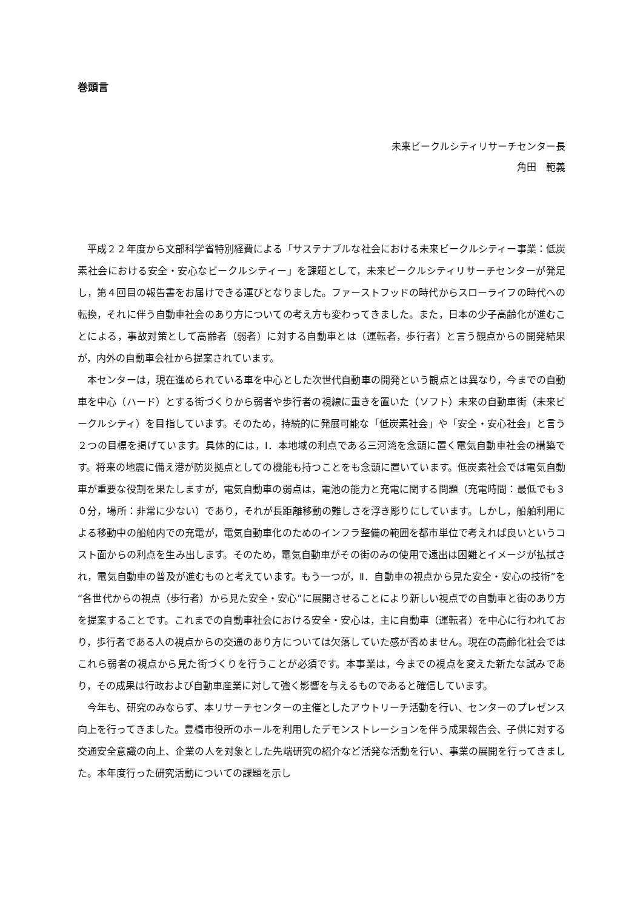巻頭言
未来ビークルシティリサーチセンター長
角田　範義
平成２２年度から文部科学省特別経費による「サステナブルな社会における未来ビークルシティー事業：低炭素社会における安全・安心なビークルシティー」を課題として，未来ビークルシティリサーチセンターが発足し，第４回目の報告書をお届けできる運びとなりました。ファーストフッドの時代からスローライフの時代への転換，それに伴う自動車社会のあり方についての考え方も変わってきました。また，日本の少子高齢化が進むことによる，事故対策として高齢者（弱者）に対する自動車とは（運転者，歩行者）と言う観点からの開発結果が，内外の自動車会社から提案されています。
本センターは，現在進められている車を中心とした次世代自動車の開発という観点とは異なり，今までの自動車を中心（ハード）とする街づくりから弱者や歩行者の視線に重きを置いた（ソフト）未来の自動車街（未来ビークルシティ）を目指しています。そのため，持続的に発展可能な「低炭素社会」や「安全・安心社会」と言う２つの目標を掲げています。具体的には，Ⅰ．本地域の利点である三河湾を念頭に置く電気自動車社会の構築です。将来の地震に備え港が防災拠点としての機能も持つことをも念頭に置いています。低炭素社会では電気自動車が重要な役割を果たしますが，電気自動車の弱点は，電池の能力と充電に関する問題（充電時間：最低でも３０分，場所：非常に少ない）であり，それが長距離移動の難しさを浮き彫りにしています。しかし，船舶利用による移動中の船舶内での充電が，電気自動車化のためのインフラ整備の範囲を都市単位で考えれば良いというコスト面からの利点を生み出します。そのため，電気自動車がその街のみの使用で遠出は困難とイメージが払拭され，電気自動車の普及が進むものと考えています。もう一つが，Ⅱ．自動車の視点から見た安全・安心の技術”を“各世代からの視点（歩行者）から見た安全・安心”に展開させることにより新しい視点での自動車と街のあり方を提案することです。これまでの自動車社会における安全・安心は，主に自動車（運転者）を中心に行われており，歩行者である人の視点からの交通のあり方については欠落していた感が否めません。現在の高齢化社会ではこれら弱者の視点から見た街づくりを行うことが必須です。本事業は，今までの視点を変えた新たな試みであり，その成果は行政および自動車産業に対して強く影響を与えるものであると確信しています。
今年も、研究のみならず、本リサーチセンターの主催としたアウトリーチ活動を行い、センターのプレゼンス向上を行ってきました。豊橋市役所のホールを利用したデモンストレーションを伴う成果報告会、子供に対する交通安全意識の向上、企業の人を対象とした先端研究の紹介など活発な活動を行い、事業の展開を行ってきました。本年度行った研究活動についての課題を示し